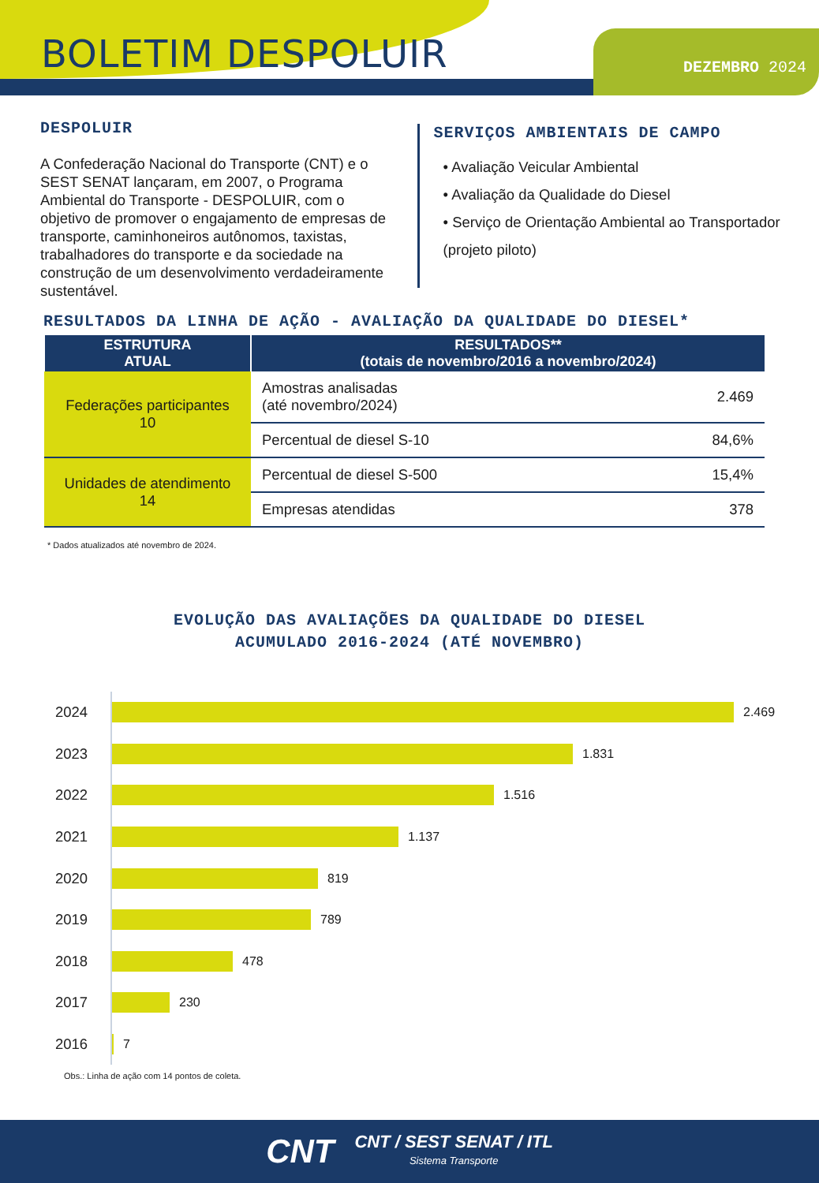BOLETIM DESPOLUIR DEZEMBRO 2024
DESPOLUIR
A Confederação Nacional do Transporte (CNT) e o SEST SENAT lançaram, em 2007, o Programa Ambiental do Transporte - DESPOLUIR, com o objetivo de promover o engajamento de empresas de transporte, caminhoneiros autônomos, taxistas, trabalhadores do transporte e da sociedade na construção de um desenvolvimento verdadeiramente sustentável.
SERVIÇOS AMBIENTAIS DE CAMPO
• Avaliação Veicular Ambiental
• Avaliação da Qualidade do Diesel
• Serviço de Orientação Ambiental ao Transportador (projeto piloto)
RESULTADOS DA LINHA DE AÇÃO - AVALIAÇÃO DA QUALIDADE DO DIESEL*
| ESTRUTURA ATUAL | RESULTADOS** (totais de novembro/2016 a novembro/2024) | |
| --- | --- | --- |
| Federações participantes 10 | Amostras analisadas (até novembro/2024) | 2.469 |
| | Percentual de diesel S-10 | 84,6% |
| Unidades de atendimento 14 | Percentual de diesel S-500 | 15,4% |
| | Empresas atendidas | 378 |
* Dados atualizados até novembro de 2024.
EVOLUÇÃO DAS AVALIAÇÕES DA QUALIDADE DO DIESEL
ACUMULADO 2016-2024 (ATÉ NOVEMBRO)
2024
2.469
2023
1.831
2022
1.516
2021
1.137
2020
819
2019
789
2018
478
2017
230
2016
7
Obs.: Linha de ação com 14 pontos de coleta.
CNT
CNT / SEST SENAT / ITL
Sistema Transporte